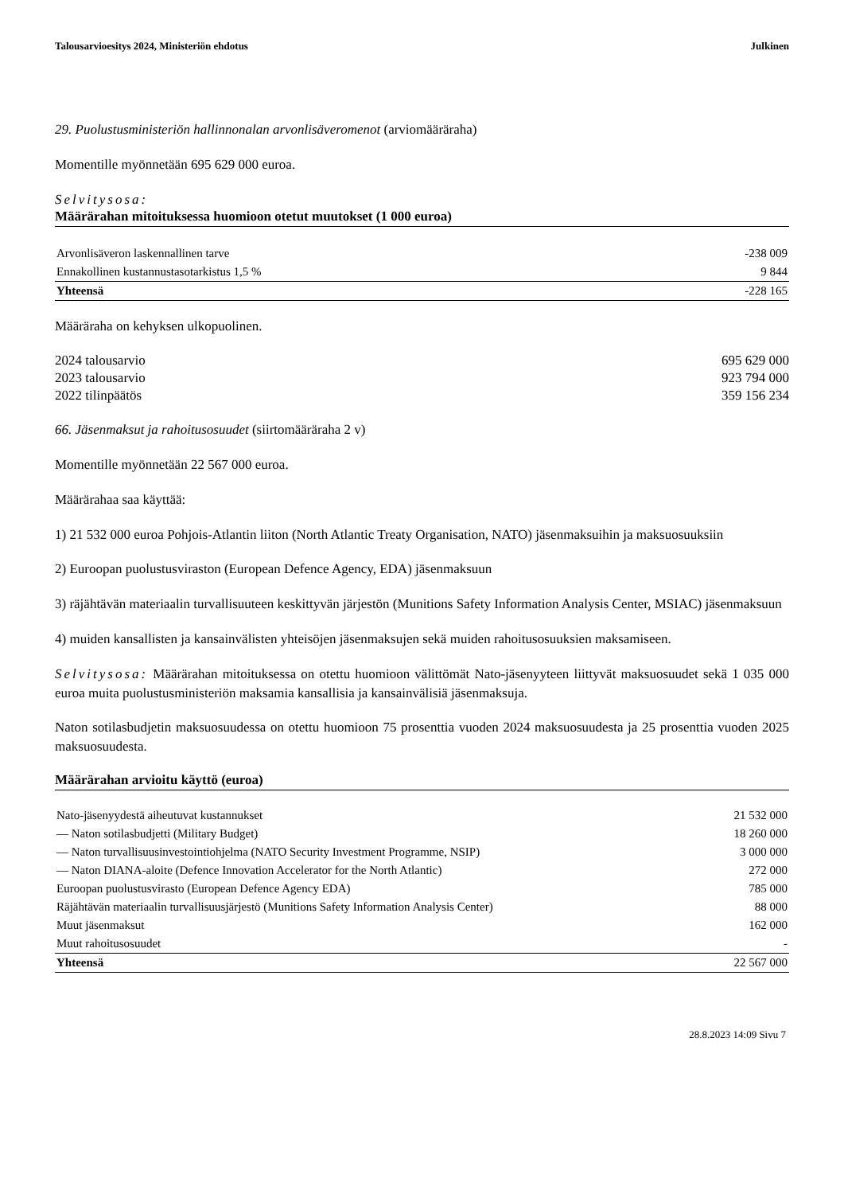Talousarvioesitys 2024, Ministeriön ehdotus Julkinen
29. Puolustusministeriön hallinnonalan arvonlisäveromenot (arviomääräraha)
Momentille myönnetään 695 629 000 euroa.
Selvitysosa:
Määrärahan mitoituksessa huomioon otetut muutokset (1 000 euroa)
| Arvonlisäveron laskennallinen tarve | -238 009 |
| Ennakollinen kustannustasotarkistus 1,5 % | 9 844 |
| Yhteensä | -228 165 |
Määräraha on kehyksen ulkopuolinen.
| 2024 talousarvio | 695 629 000 |
| 2023 talousarvio | 923 794 000 |
| 2022 tilinpäätös | 359 156 234 |
66. Jäsenmaksut ja rahoitusosuudet (siirtomääräraha 2 v)
Momentille myönnetään 22 567 000 euroa.
Määrärahaa saa käyttää:
1) 21 532 000 euroa Pohjois-Atlantin liiton (North Atlantic Treaty Organisation, NATO) jäsenmaksuihin ja maksuosuuksiin
2) Euroopan puolustusviraston (European Defence Agency, EDA) jäsenmaksuun
3) räjähtävän materiaalin turvallisuuteen keskittyvän järjestön (Munitions Safety Information Analysis Center, MSIAC) jäsenmaksuun
4) muiden kansallisten ja kansainvälisten yhteisöjen jäsenmaksujen sekä muiden rahoitusosuuksien maksamiseen.
Selvitysosa: Määrärahan mitoituksessa on otettu huomioon välittömät Nato-jäsenyyteen liittyvät maksuosuudet sekä 1 035 000 euroa muita puolustusministeriön maksamia kansallisia ja kansainvälisiä jäsenmaksuja.
Naton sotilasbudjetin maksuosuudessa on otettu huomioon 75 prosenttia vuoden 2024 maksuosuudesta ja 25 prosenttia vuoden 2025 maksuosuudesta.
Määrärahan arvioitu käyttö (euroa)
| Nato-jäsenyydestä aiheutuvat kustannukset | 21 532 000 |
| — Naton sotilasbudjetti (Military Budget) | 18 260 000 |
| — Naton turvallisuusinvestointiohjelma (NATO Security Investment Programme, NSIP) | 3 000 000 |
| — Naton DIANA-aloite (Defence Innovation Accelerator for the North Atlantic) | 272 000 |
| Euroopan puolustusvirasto (European Defence Agency EDA) | 785 000 |
| Räjähtävän materiaalin turvallisuusjärjestö (Munitions Safety Information Analysis Center) | 88 000 |
| Muut jäsenmaksut | 162 000 |
| Muut rahoitusosuudet | - |
| Yhteensä | 22 567 000 |
28.8.2023 14:09 Sivu 7